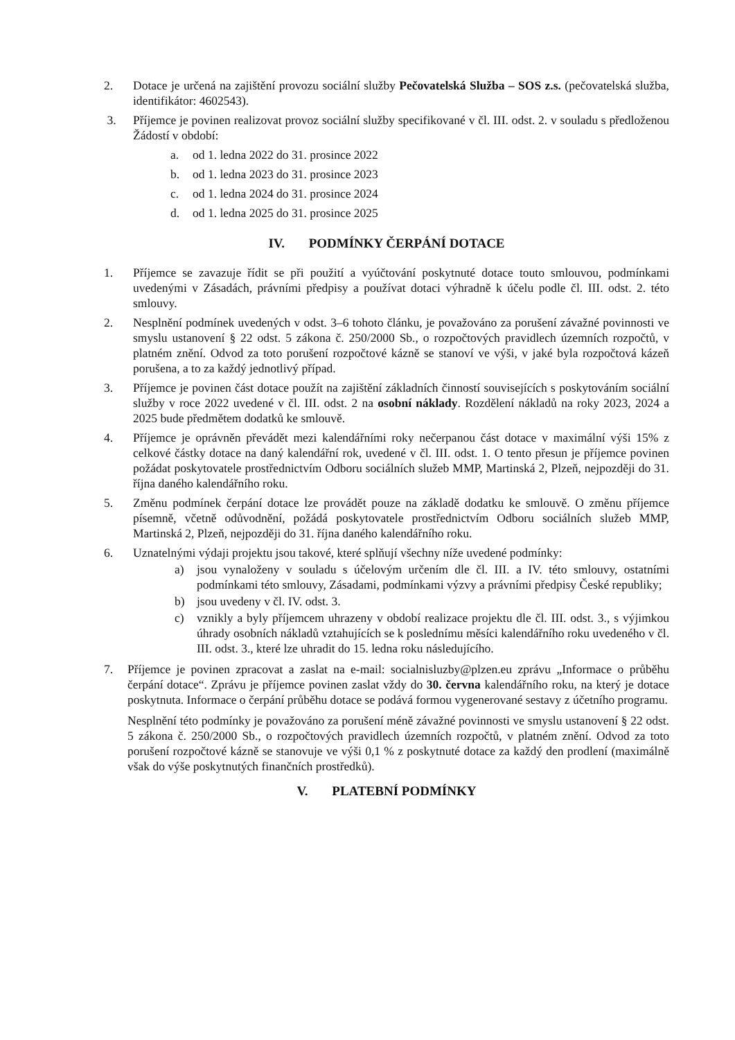2. Dotace je určená na zajištění provozu sociální služby Pečovatelská Služba – SOS z.s. (pečovatelská služba, identifikátor: 4602543).
3. Příjemce je povinen realizovat provoz sociální služby specifikované v čl. III. odst. 2. v souladu s předloženou Žádostí v období:
a. od 1. ledna 2022 do 31. prosince 2022
b. od 1. ledna 2023 do 31. prosince 2023
c. od 1. ledna 2024 do 31. prosince 2024
d. od 1. ledna 2025 do 31. prosince 2025
IV. PODMÍNKY ČERPÁNÍ DOTACE
1. Příjemce se zavazuje řídit se při použití a vyúčtování poskytnuté dotace touto smlouvou, podmínkami uvedenými v Zásadách, právními předpisy a používat dotaci výhradně k účelu podle čl. III. odst. 2. této smlouvy.
2. Nesplnění podmínek uvedených v odst. 3–6 tohoto článku, je považováno za porušení závažné povinnosti ve smyslu ustanovení § 22 odst. 5 zákona č. 250/2000 Sb., o rozpočtových pravidlech územních rozpočtů, v platném znění. Odvod za toto porušení rozpočtové kázně se stanoví ve výši, v jaké byla rozpočtová kázeň porušena, a to za každý jednotlivý případ.
3. Příjemce je povinen část dotace použít na zajištění základních činností souvisejících s poskytováním sociální služby v roce 2022 uvedené v čl. III. odst. 2 na osobní náklady. Rozdělení nákladů na roky 2023, 2024 a 2025 bude předmětem dodatků ke smlouvě.
4. Příjemce je oprávněn převádět mezi kalendářními roky nečerpanou část dotace v maximální výši 15% z celkové částky dotace na daný kalendářní rok, uvedené v čl. III. odst. 1. O tento přesun je příjemce povinen požádat poskytovatele prostřednictvím Odboru sociálních služeb MMP, Martinská 2, Plzeň, nejpozději do 31. října daného kalendářního roku.
5. Změnu podmínek čerpání dotace lze provádět pouze na základě dodatku ke smlouvě. O změnu příjemce písemně, včetně odůvodnění, požádá poskytovatele prostřednictvím Odboru sociálních služeb MMP, Martinská 2, Plzeň, nejpozději do 31. října daného kalendářního roku.
6. Uznatelnými výdaji projektu jsou takové, které splňují všechny níže uvedené podmínky:
a) jsou vynaloženy v souladu s účelovým určením dle čl. III. a IV. této smlouvy, ostatními podmínkami této smlouvy, Zásadami, podmínkami výzvy a právními předpisy České republiky;
b) jsou uvedeny v čl. IV. odst. 3.
c) vznikly a byly příjemcem uhrazeny v období realizace projektu dle čl. III. odst. 3., s výjimkou úhrady osobních nákladů vztahujících se k poslednímu měsíci kalendářního roku uvedeného v čl. III. odst. 3., které lze uhradit do 15. ledna roku následujícího.
7. Příjemce je povinen zpracovat a zaslat na e-mail: socialnisluzby@plzen.eu zprávu „Informace o průběhu čerpání dotace“. Zprávu je příjemce povinen zaslat vždy do 30. června kalendářního roku, na který je dotace poskytnuta. Informace o čerpání průběhu dotace se podává formou vygenerované sestavy z účetního programu.
Nesplnění této podmínky je považováno za porušení méně závažné povinnosti ve smyslu ustanovení § 22 odst. 5 zákona č. 250/2000 Sb., o rozpočtových pravidlech územních rozpočtů, v platném znění. Odvod za toto porušení rozpočtové kázně se stanovuje ve výši 0,1 % z poskytnuté dotace za každý den prodlení (maximálně však do výše poskytnutých finančních prostředků).
V. PLATEBNÍ PODMÍNKY